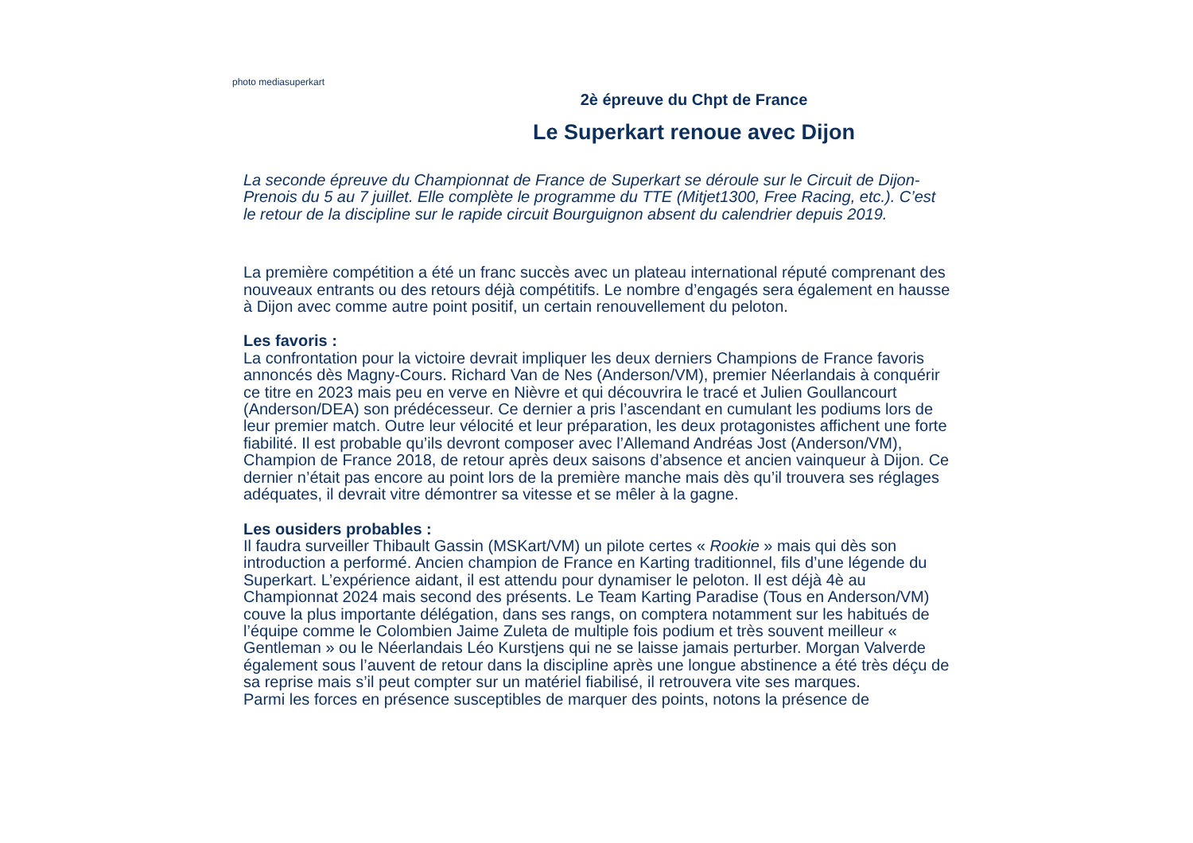photo mediasuperkart
2è épreuve du Chpt de France
Le Superkart renoue avec Dijon
La seconde épreuve du Championnat de France de Superkart se déroule sur le Circuit de Dijon-Prenois du 5 au 7 juillet. Elle complète le programme du TTE (Mitjet1300, Free Racing, etc.). C’est le retour de la discipline sur le rapide circuit Bourguignon absent du calendrier depuis 2019.
La première compétition a été un franc succès avec un plateau international réputé comprenant des nouveaux entrants ou des retours déjà compétitifs. Le nombre d’engagés sera également en hausse à Dijon avec comme autre point positif, un certain renouvellement du peloton.
Les favoris :
La confrontation pour la victoire devrait impliquer les deux derniers Champions de France favoris annoncés dès Magny-Cours. Richard Van de Nes (Anderson/VM), premier Néerlandais à conquérir ce titre en 2023 mais peu en verve en Nièvre et qui découvrira le tracé et Julien Goullancourt (Anderson/DEA) son prédécesseur. Ce dernier a pris l’ascendant en cumulant les podiums lors de leur premier match. Outre leur vélocité et leur préparation, les deux protagonistes affichent une forte fiabilité. Il est probable qu’ils devront composer avec l’Allemand Andréas Jost (Anderson/VM), Champion de France 2018, de retour après deux saisons d’absence et ancien vainqueur à Dijon. Ce dernier n’était pas encore au point lors de la première manche mais dès qu’il trouvera ses réglages adéquates, il devrait vitre démontrer sa vitesse et se mêler à la gagne.
Les ousiders probables :
Il faudra surveiller Thibault Gassin (MSKart/VM) un pilote certes « Rookie » mais qui dès son introduction a performé. Ancien champion de France en Karting traditionnel, fils d’une légende du Superkart. L’expérience aidant, il est attendu pour dynamiser le peloton. Il est déjà 4è au Championnat 2024 mais second des présents. Le Team Karting Paradise (Tous en Anderson/VM) couve la plus importante délégation, dans ses rangs, on comptera notamment sur les habitués de l’équipe comme le Colombien Jaime Zuleta de multiple fois podium et très souvent meilleur « Gentleman » ou le Néerlandais Léo Kurstjens qui ne se laisse jamais perturber. Morgan Valverde également sous l’auvent de retour dans la discipline après une longue abstinence a été très déçu de sa reprise mais s’il peut compter sur un matériel fiabilisé, il retrouvera vite ses marques.
Parmi les forces en présence susceptibles de marquer des points, notons la présence de